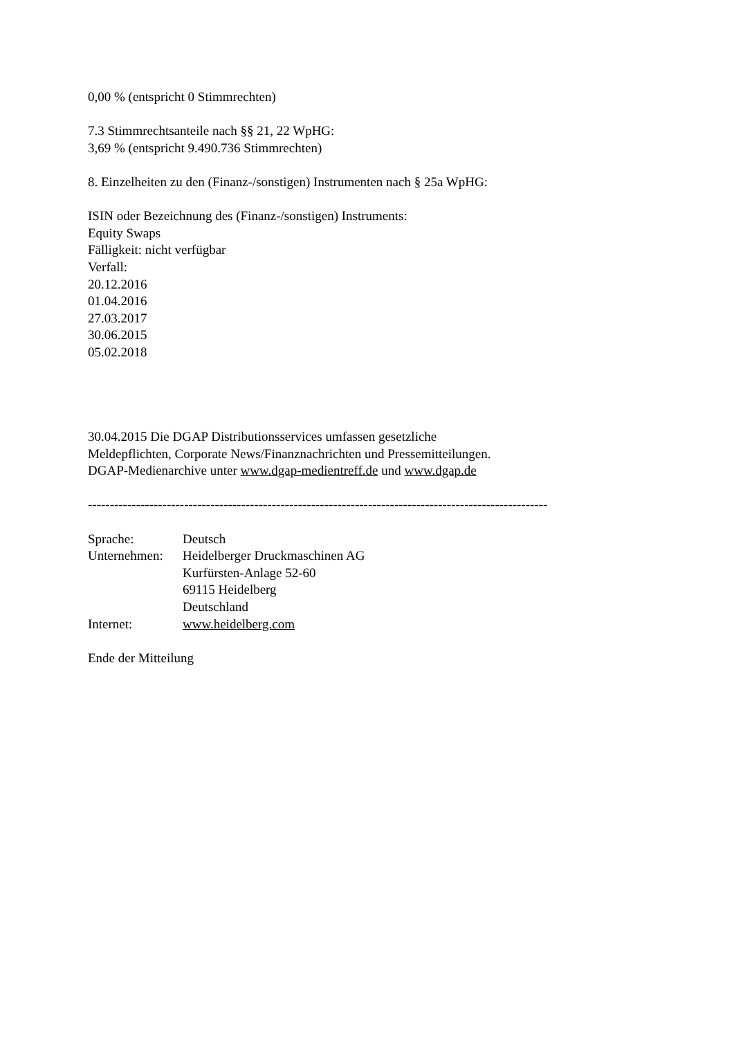0,00 % (entspricht 0 Stimmrechten)
7.3 Stimmrechtsanteile nach §§ 21, 22 WpHG:
3,69 % (entspricht 9.490.736 Stimmrechten)
8. Einzelheiten zu den (Finanz-/sonstigen) Instrumenten nach § 25a WpHG:
ISIN oder Bezeichnung des (Finanz-/sonstigen) Instruments:
Equity Swaps
Fälligkeit: nicht verfügbar
Verfall:
20.12.2016
01.04.2016
27.03.2017
30.06.2015
05.02.2018
30.04.2015 Die DGAP Distributionsservices umfassen gesetzliche
Meldepflichten, Corporate News/Finanznachrichten und Pressemitteilungen.
DGAP-Medienarchive unter www.dgap-medientreff.de und www.dgap.de
---------------------------------------------------------------------------------------------------------
| Sprache: | Deutsch |
| Unternehmen: | Heidelberger Druckmaschinen AG Kurfürsten-Anlage 52-60 69115 Heidelberg Deutschland |
| Internet: | www.heidelberg.com |
Ende der Mitteilung